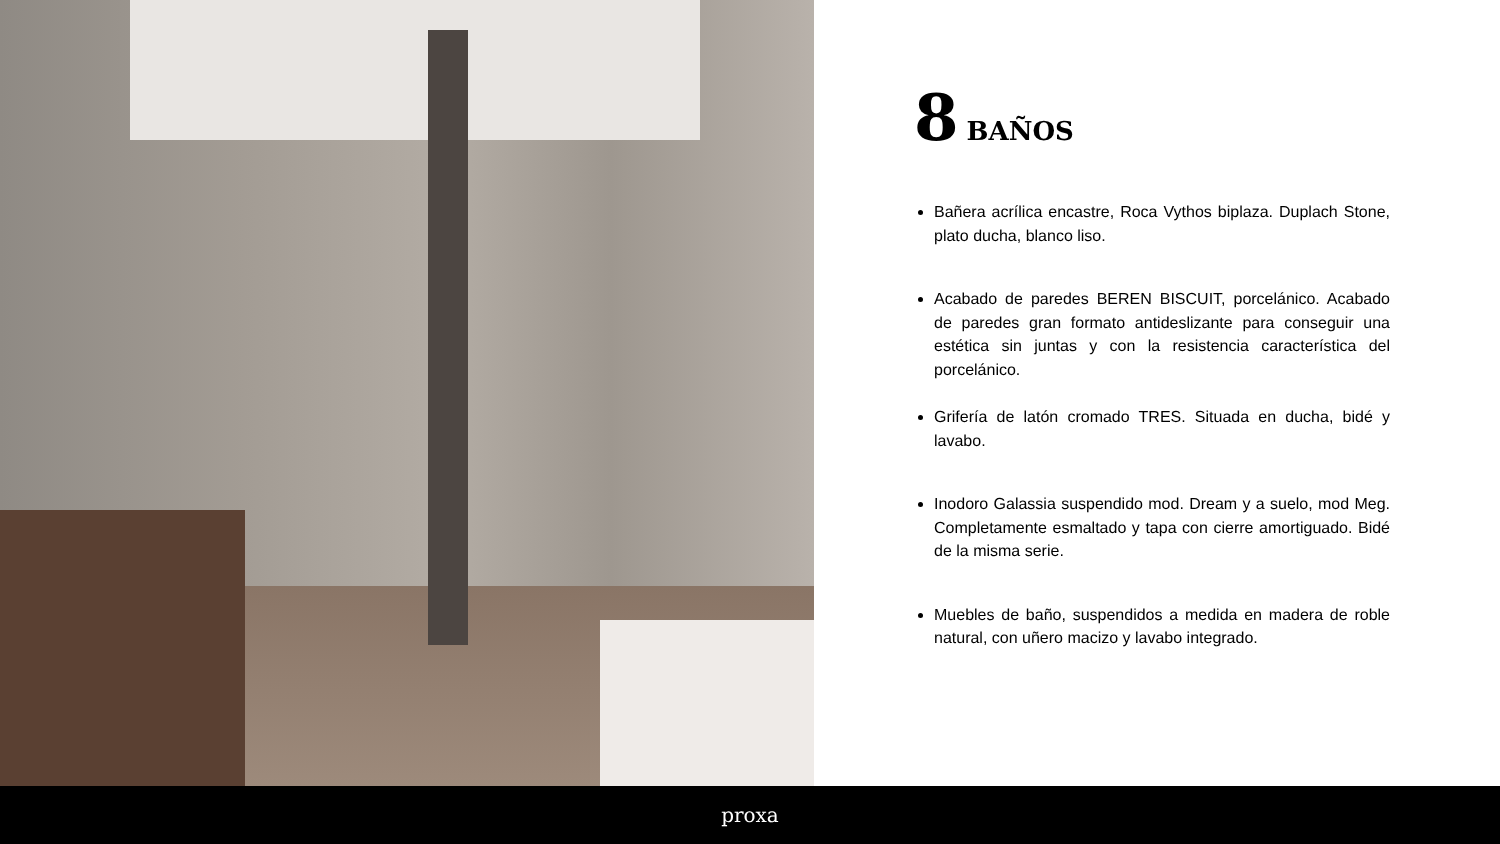8 BAÑOS
Bañera acrílica encastre, Roca Vythos biplaza. Duplach Stone, plato ducha, blanco liso.
Acabado de paredes BEREN BISCUIT, porcelánico. Acabado de paredes gran formato antideslizante para conseguir una estética sin juntas y con la resistencia característica del porcelánico.
Grifería de latón cromado TRES. Situada en ducha, bidé y lavabo.
Inodoro Galassia suspendido mod. Dream y a suelo, mod Meg. Completamente esmaltado y tapa con cierre amortiguado. Bidé de la misma serie.
Muebles de baño, suspendidos a medida en madera de roble natural, con uñero macizo y lavabo integrado.
proxa